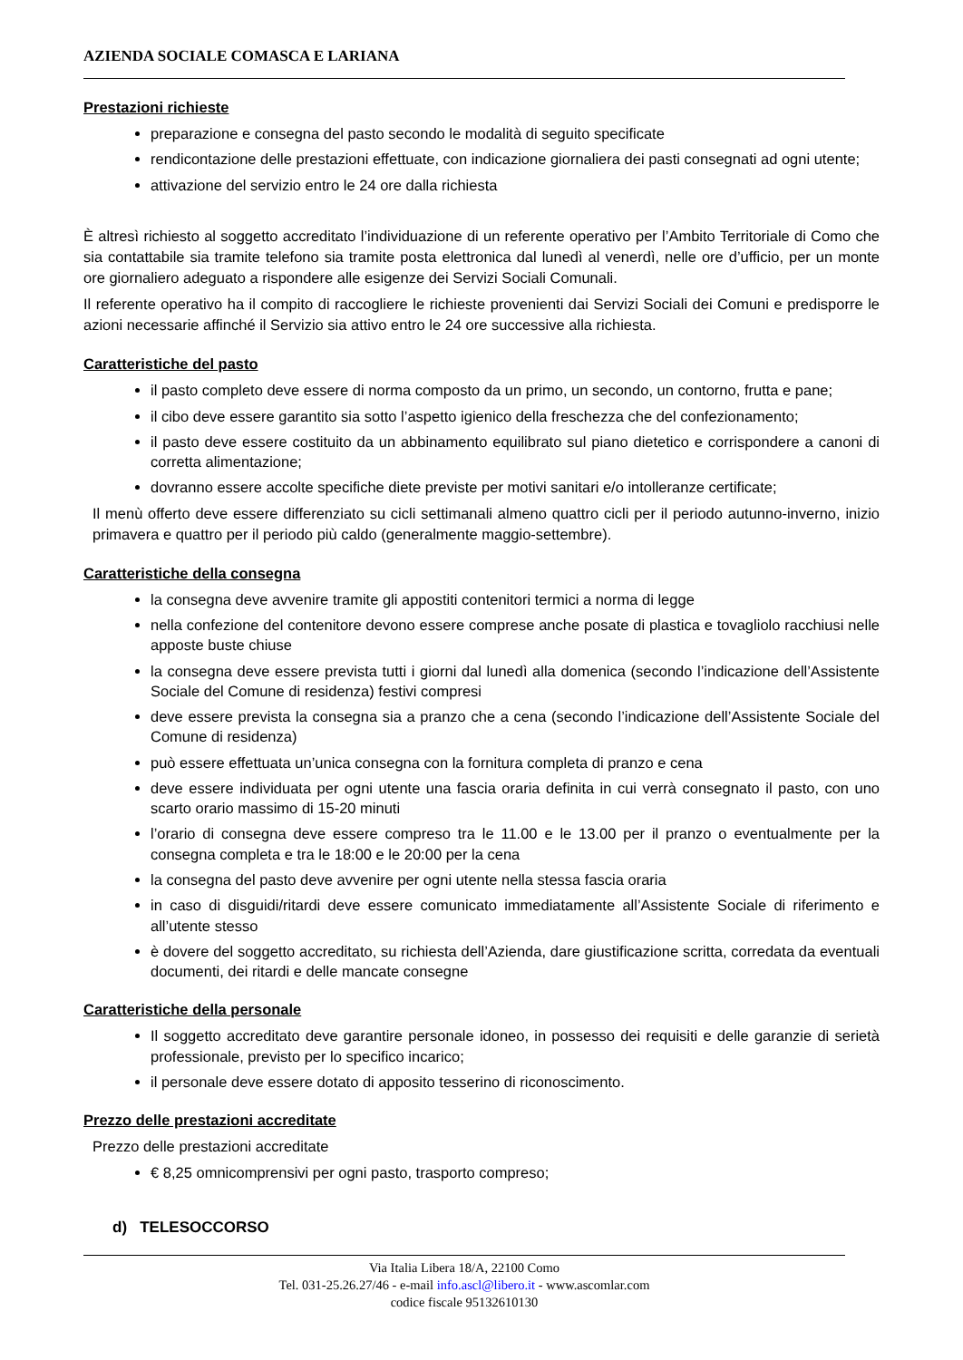AZIENDA SOCIALE COMASCA E LARIANA
Prestazioni richieste
preparazione e consegna del pasto secondo le modalità di seguito specificate
rendicontazione delle prestazioni effettuate, con indicazione giornaliera dei pasti consegnati ad ogni utente;
attivazione del servizio entro le 24 ore dalla richiesta
È altresì richiesto al soggetto accreditato l’individuazione di un referente operativo per l’Ambito Territoriale di Como che sia contattabile sia tramite telefono sia tramite posta elettronica dal lunedì al venerdì, nelle ore d’ufficio, per un monte ore giornaliero adeguato a rispondere alle esigenze dei Servizi Sociali Comunali.
Il referente operativo ha il compito di raccogliere le richieste provenienti dai Servizi Sociali dei Comuni e predisporre le azioni necessarie affinché il Servizio sia attivo entro le 24 ore successive alla richiesta.
Caratteristiche del pasto
il pasto completo deve essere di norma composto da un primo, un secondo, un contorno, frutta e pane;
il cibo deve essere garantito sia sotto l’aspetto igienico della freschezza che del confezionamento;
il pasto deve essere costituito da un abbinamento equilibrato sul piano dietetico e corrispondere a canoni di corretta alimentazione;
dovranno essere accolte specifiche diete previste per motivi sanitari e/o intolleranze certificate;
Il menù offerto deve essere differenziato su cicli settimanali almeno quattro cicli per il periodo autunno-inverno, inizio primavera e quattro per il periodo più caldo (generalmente maggio-settembre).
Caratteristiche della consegna
la consegna deve avvenire tramite gli appostiti contenitori termici a norma di legge
nella confezione del contenitore devono essere comprese anche posate di plastica e tovagliolo racchiusi nelle apposte buste chiuse
la consegna deve essere prevista tutti i giorni dal lunedì alla domenica (secondo l’indicazione dell’Assistente Sociale del Comune di residenza) festivi compresi
deve essere prevista la consegna sia a pranzo che a cena (secondo l’indicazione dell’Assistente Sociale del Comune di residenza)
può essere effettuata un’unica consegna con la fornitura completa di pranzo e cena
deve essere individuata per ogni utente una fascia oraria definita in cui verrà consegnato il pasto, con uno scarto orario massimo di 15-20 minuti
l’orario di consegna deve essere compreso tra le 11.00 e le 13.00 per il pranzo o eventualmente per la consegna completa e tra le 18:00 e le 20:00 per la cena
la consegna del pasto deve avvenire per ogni utente nella stessa fascia oraria
in caso di disguidi/ritardi deve essere comunicato immediatamente all’Assistente Sociale di riferimento e all’utente stesso
è dovere del soggetto accreditato, su richiesta dell’Azienda, dare giustificazione scritta, corredata da eventuali documenti, dei ritardi e delle mancate consegne
Caratteristiche della personale
Il soggetto accreditato deve garantire personale idoneo, in possesso dei requisiti e delle garanzie di serietà professionale, previsto per lo specifico incarico;
il personale deve essere dotato di apposito tesserino di riconoscimento.
Prezzo delle prestazioni accreditate
Prezzo delle prestazioni accreditate
€ 8,25 omnicomprensivi per ogni pasto, trasporto compreso;
d) TELESOCCORSO
Via Italia Libera 18/A, 22100 Como
Tel. 031-25.26.27/46 - e-mail info.ascl@libero.it - www.ascomlar.com
codice fiscale 95132610130